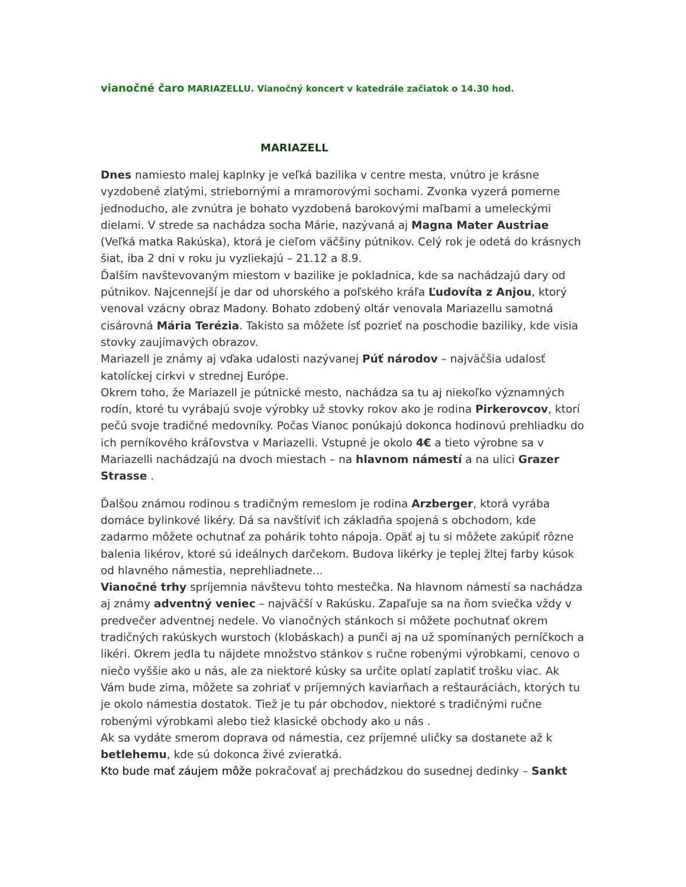vianočné čaro MARIAZELLU. Vianočný koncert v katedrále začiatok o 14.30 hod.
MARIAZELL
Dnes namiesto malej kaplnky je veľká bazilika v centre mesta, vnútro je krásne vyzdobené zlatými, striebornými a mramorovými sochami. Zvonka vyzerá pomerne jednoducho, ale zvnútra je bohato vyzdobená barokovými maľbami a umeleckými dielami. V strede sa nachádza socha Márie, nazývaná aj Magna Mater Austriae (Veľká matka Rakúska), ktorá je cieľom väčšiny pútnikov. Celý rok je odetá do krásnych šiat, iba 2 dni v roku ju vyzliekajú – 21.12 a 8.9.
Ďalším navštevovaným miestom v bazilike je pokladnica, kde sa nachádzajú dary od pútnikov. Najcennejší je dar od uhorského a poľského kráľa Ľudovíta z Anjou, ktorý venoval vzácny obraz Madony. Bohato zdobený oltár venovala Mariazellu samotná cisárovná Mária Terézia. Takisto sa môžete ísť pozrieť na poschodie baziliky, kde visia stovky zaujímavých obrazov.
Mariazell je známy aj vďaka udalosti nazývanej Púť národov – najväčšia udalosť katolíckej cirkvi v strednej Európe.
Okrem toho, že Mariazell je pútnické mesto, nachádza sa tu aj niekoľko významných rodín, ktoré tu vyrábajú svoje výrobky už stovky rokov ako je rodina Pirkerovcov, ktorí pečú svoje tradičné medovníky. Počas Vianoc ponúkajú dokonca hodinovú prehliadku do ich perníkového kráľovstva v Mariazelli. Vstupné je okolo 4€ a tieto výrobne sa v Mariazelli nachádzajú na dvoch miestach – na hlavnom námestí a na ulici Grazer Strasse .
Ďalšou známou rodinou s tradičným remeslom je rodina Arzberger, ktorá vyrába domáce bylinkové likéry. Dá sa navštíviť ich základňa spojená s obchodom, kde zadarmo môžete ochutnať za pohárik tohto nápoja. Opäť aj tu si môžete zakúpiť rôzne balenia likérov, ktoré sú ideálnych darčekom. Budova likérky je teplej žltej farby kúsok od hlavného námestia, neprehliadnete...
Vianočné trhy spríjemnia návštevu tohto mestečka. Na hlavnom námestí sa nachádza aj známy adventný veniec – najväčší v Rakúsku. Zapaľuje sa na ňom sviečka vždy v predvečer adventnej nedele. Vo vianočných stánkoch si môžete pochutnať okrem tradičných rakúskych wurstoch (klobáskach) a punči aj na už spomínaných perníčkoch a likéri. Okrem jedla tu nájdete množstvo stánkov s ručne robenými výrobkami, cenovo o niečo vyššie ako u nás, ale za niektoré kúsky sa určite oplatí zaplatiť trošku viac. Ak Vám bude zima, môžete sa zohriať v príjemných kaviarňach a reštauráciách, ktorých tu je okolo námestia dostatok. Tiež je tu pár obchodov, niektoré s tradičnými ručne robenými výrobkami alebo tiež klasické obchody ako u nás .
Ak sa vydáte smerom doprava od námestia, cez príjemné uličky sa dostanete až k betlehemu, kde sú dokonca živé zvieratká.
Kto bude mať záujem môže pokračovať aj prechádzkou do susednej dedinky – Sankt